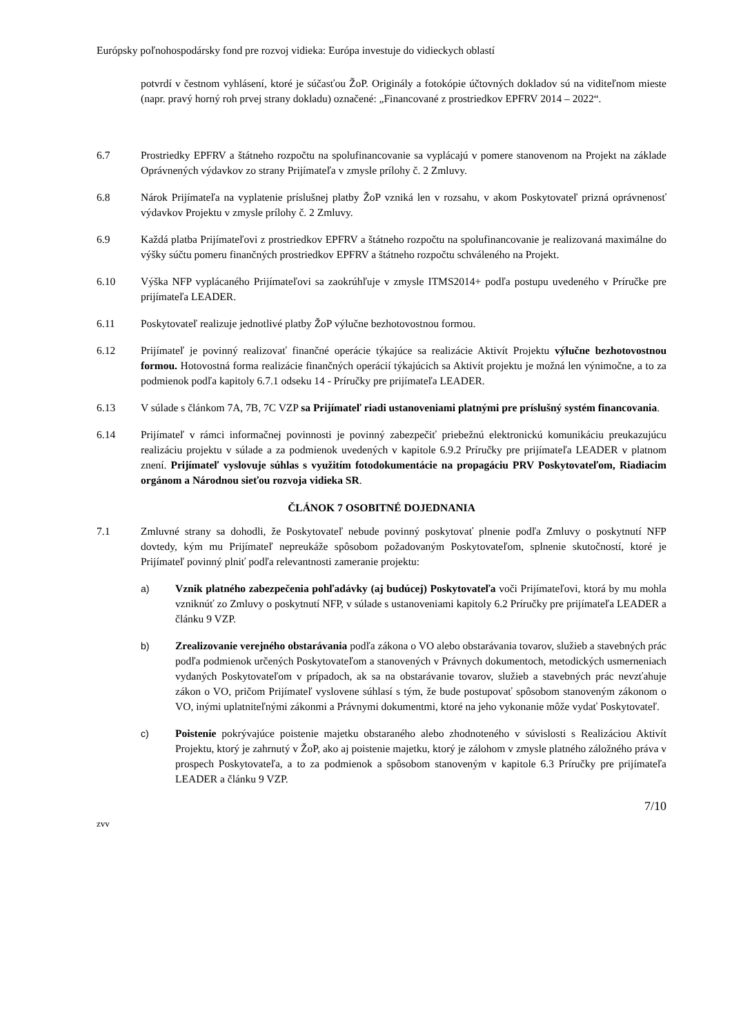Európsky poľnohospodársky fond pre rozvoj vidieka: Európa investuje do vidieckych oblastí
potvrdí v čestnom vyhlásení, ktoré je súčasťou ŽoP. Originály a fotokópie účtovných dokladov sú na viditeľnom mieste (napr. pravý horný roh prvej strany dokladu) označené: „Financované z prostriedkov EPFRV 2014 – 2022“.
6.7 Prostriedky EPFRV a štátneho rozpočtu na spolufinancovanie sa vyplácajú v pomere stanovenom na Projekt na základe Oprávnených výdavkov zo strany Prijímateľa v zmysle prílohy č. 2 Zmluvy.
6.8 Nárok Prijímateľa na vyplatenie príslušnej platby ŽoP vzniká len v rozsahu, v akom Poskytovateľ prizná oprávnenosť výdavkov Projektu v zmysle prílohy č. 2 Zmluvy.
6.9 Každá platba Prijímateľovi z prostriedkov EPFRV a štátneho rozpočtu na spolufinancovanie je realizovaná maximálne do výšky súčtu pomeru finančných prostriedkov EPFRV a štátneho rozpočtu schváleného na Projekt.
6.10 Výška NFP vyplácaného Prijímateľovi sa zaokrúhľuje v zmysle ITMS2014+ podľa postupu uvedeného v Príručke pre prijímateľa LEADER.
6.11 Poskytovateľ realizuje jednotlivé platby ŽoP výlučne bezhotovostnou formou.
6.12 Prijímateľ je povinný realizovať finančné operácie týkajúce sa realizácie Aktivít Projektu výlučne bezhotovostnou formou. Hotovostná forma realizácie finančných operácií týkajúcich sa Aktivít projektu je možná len výnimočne, a to za podmienok podľa kapitoly 6.7.1 odseku 14 - Príručky pre prijímateľa LEADER.
6.13 V súlade s článkom 7A, 7B, 7C VZP sa Prijímateľ riadi ustanoveniami platnými pre príslušný systém financovania.
6.14 Prijímateľ v rámci informačnej povinnosti je povinný zabezpečiť priebežnú elektronickú komunikáciu preukazujúcu realizáciu projektu v súlade a za podmienok uvedených v kapitole 6.9.2 Príručky pre prijímateľa LEADER v platnom znení. Prijímateľ vyslovuje súhlas s využitím fotodokumentácie na propagáciu PRV Poskytovateľom, Riadiacim orgánom a Národnou sieťou rozvoja vidieka SR.
ČLÁNOK 7 OSOBITNÉ DOJEDNANIA
7.1 Zmluvné strany sa dohodli, že Poskytovateľ nebude povinný poskytovať plnenie podľa Zmluvy o poskytnutí NFP dovtedy, kým mu Prijímateľ nepreukáže spôsobom požadovaným Poskytovateľom, splnenie skutočností, ktoré je Prijímateľ povinný plniť podľa relevantnosti zameranie projektu:
a) Vznik platného zabezpečenia pohľadávky (aj budúcej) Poskytovateľa voči Prijímateľovi, ktorá by mu mohla vzniknúť zo Zmluvy o poskytnutí NFP, v súlade s ustanoveniami kapitoly 6.2 Príručky pre prijímateľa LEADER a článku 9 VZP.
b) Zrealizovanie verejného obstarávania podľa zákona o VO alebo obstarávania tovarov, služieb a stavebných prác podľa podmienok určených Poskytovateľom a stanovených v Právnych dokumentoch, metodických usmerneniach vydaných Poskytovateľom v prípadoch, ak sa na obstarávanie tovarov, služieb a stavebných prác nevzťahuje zákon o VO, pričom Prijímateľ vyslovene súhlasí s tým, že bude postupovať spôsobom stanoveným zákonom o VO, inými uplatniteľnými zákonmi a Právnymi dokumentmi, ktoré na jeho vykonanie môže vydať Poskytovateľ.
c) Poistenie pokrývajúce poistenie majetku obstaraného alebo zhodnoteného v súvislosti s Realizáciou Aktivít Projektu, ktorý je zahrnutý v ŽoP, ako aj poistenie majetku, ktorý je zálohom v zmysle platného záložného práva v prospech Poskytovateľa, a to za podmienok a spôsobom stanoveným v kapitole 6.3 Príručky pre prijímateľa LEADER a článku 9 VZP.
7/10
zvv